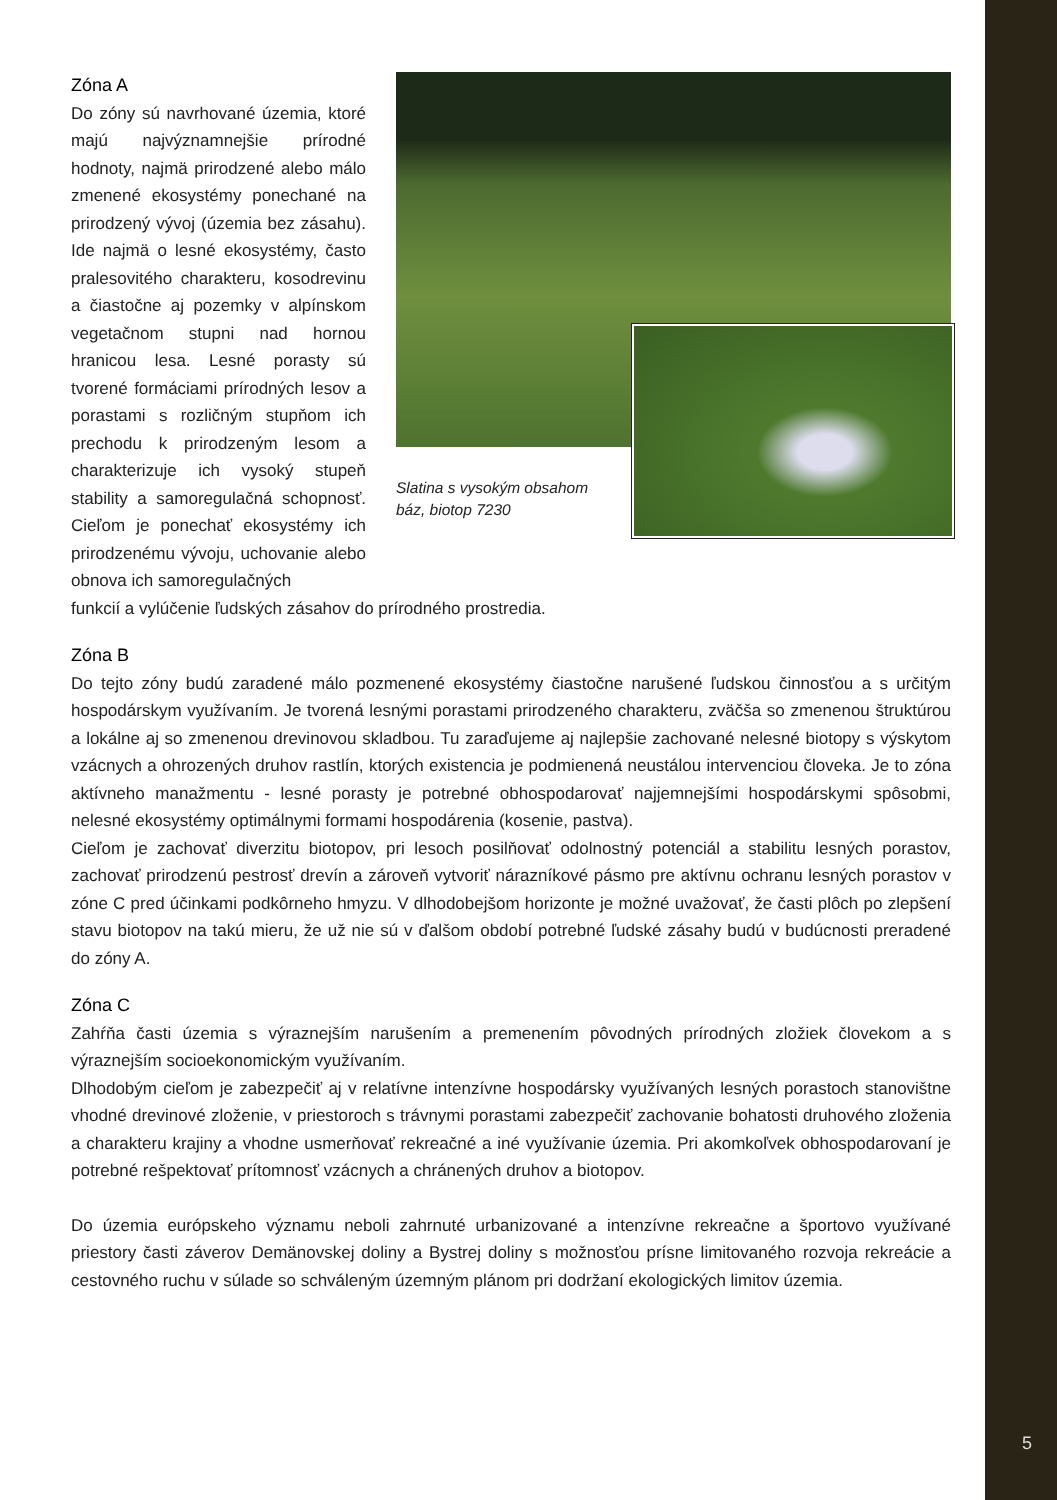Zóna A
Do zóny sú navrhované územia, ktoré majú najvýznamnejšie prírodné hodnoty, najmä prirodzené alebo málo zmenené ekosystémy ponechané na prirodzený vývoj (územia bez zásahu). Ide najmä o lesné ekosystémy, často pralesovitého charakteru, kosodrevinu a čiastočne aj pozemky v alpínskom vegetačnom stupni nad hornou hranicou lesa. Lesné porasty sú tvorené formáciami prírodných lesov a porastami s rozličným stupňom ich prechodu k prirodzeným lesom a charakterizuje ich vysoký stupeň stability a samoregulačná schopnosť. Cieľom je ponechať ekosystémy ich prirodzenému vývoju, uchovanie alebo obnova ich samoregulačných
Slatina s vysokým obsahom báz, biotop 7230
funkcií a vylúčenie ľudských zásahov do prírodného prostredia.
Zóna B
Do tejto zóny budú zaradené málo pozmenené ekosystémy čiastočne narušené ľudskou činnosťou a s určitým hospodárskym využívaním. Je tvorená lesnými porastami prirodzeného charakteru, zväčša so zmenenou štruktúrou a lokálne aj so zmenenou drevinovou skladbou. Tu zaraďujeme aj najlepšie zachované nelesné biotopy s výskytom vzácnych a ohrozených druhov rastlín, ktorých existencia je podmienená neustálou intervenciou človeka. Je to zóna aktívneho manažmentu - lesné porasty je potrebné obhospodarovať najjemnejšími hospodárskymi spôsobmi, nelesné ekosystémy optimálnymi formami hospodárenia (kosenie, pastva).
Cieľom je zachovať diverzitu biotopov, pri lesoch posilňovať odolnostný potenciál a stabilitu lesných porastov, zachovať prirodzenú pestrosť drevín a zároveň vytvoriť nárazníkové pásmo pre aktívnu ochranu lesných porastov v zóne C pred účinkami podkôrneho hmyzu. V dlhodobejšom horizonte je možné uvažovať, že časti plôch po zlepšení stavu biotopov na takú mieru, že už nie sú v ďalšom období potrebné ľudské zásahy budú v budúcnosti preradené do zóny A.
Zóna C
Zahŕňa časti územia s výraznejším narušením a premenením pôvodných prírodných zložiek človekom a s výraznejším socioekonomickým využívaním.
Dlhodobým cieľom je zabezpečiť aj v relatívne intenzívne hospodársky využívaných lesných porastoch stanovištne vhodné drevinové zloženie, v priestoroch s trávnymi porastami zabezpečiť zachovanie bohatosti druhového zloženia a charakteru krajiny a vhodne usmerňovať rekreačné a iné využívanie územia. Pri akomkoľvek obhospodarovaní je potrebné rešpektovať prítomnosť vzácnych a chránených druhov a biotopov.
Do územia európskeho významu neboli zahrnuté urbanizované a intenzívne rekreačne a športovo využívané priestory časti záverov Demänovskej doliny a Bystrej doliny s možnosťou prísne limitovaného rozvoja rekreácie a cestovného ruchu v súlade so schváleným územným plánom pri dodržaní ekologických limitov územia.
5